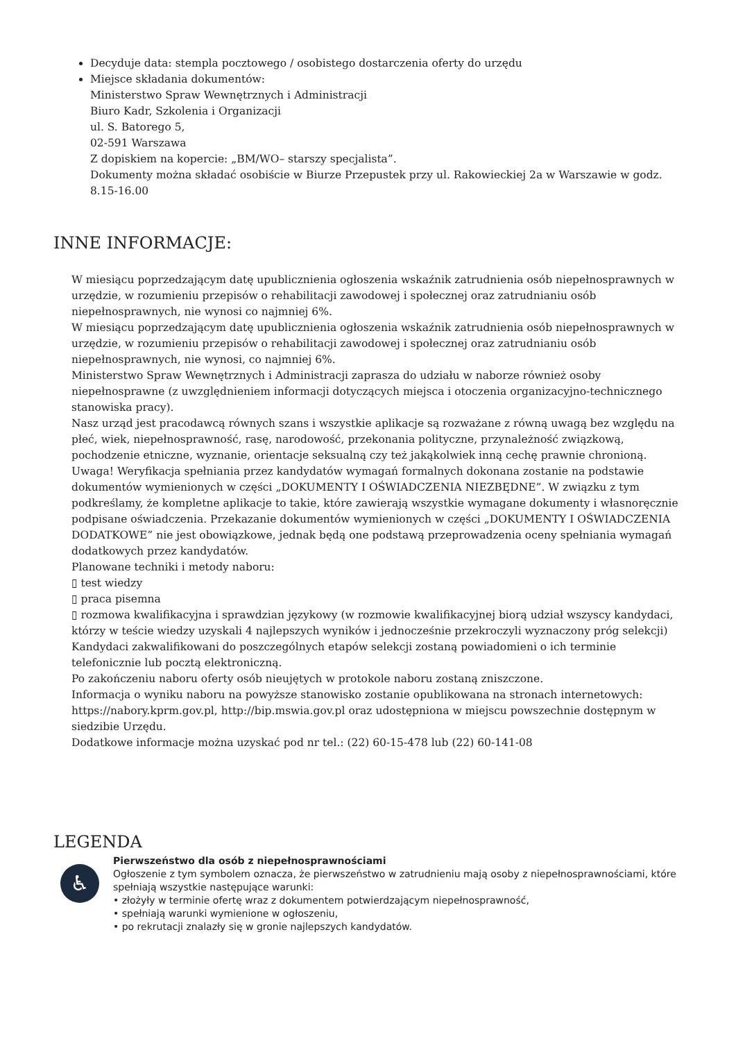Decyduje data: stempla pocztowego / osobistego dostarczenia oferty do urzędu
Miejsce składania dokumentów:
Ministerstwo Spraw Wewnętrznych i Administracji
Biuro Kadr, Szkolenia i Organizacji
ul. S. Batorego 5,
02-591 Warszawa
Z dopiskiem na kopercie: „BM/WO– starszy specjalista”.
Dokumenty można składać osobiście w Biurze Przepustek przy ul. Rakowieckiej 2a w Warszawie w godz. 8.15-16.00
INNE INFORMACJE:
W miesiącu poprzedzającym datę upublicznienia ogłoszenia wskaźnik zatrudnienia osób niepełnosprawnych w urzędzie, w rozumieniu przepisów o rehabilitacji zawodowej i społecznej oraz zatrudnianiu osób niepełnosprawnych, nie wynosi co najmniej 6%.
W miesiącu poprzedzającym datę upublicznienia ogłoszenia wskaźnik zatrudnienia osób niepełnosprawnych w urzędzie, w rozumieniu przepisów o rehabilitacji zawodowej i społecznej oraz zatrudnianiu osób niepełnosprawnych, nie wynosi, co najmniej 6%.
Ministerstwo Spraw Wewnętrznych i Administracji zaprasza do udziału w naborze również osoby niepełnosprawne (z uwzględnieniem informacji dotyczących miejsca i otoczenia organizacyjno-technicznego stanowiska pracy).
Nasz urząd jest pracodawcą równych szans i wszystkie aplikacje są rozważane z równą uwagą bez względu na płeć, wiek, niepełnosprawność, rasę, narodowość, przekonania polityczne, przynależność związkową, pochodzenie etniczne, wyznanie, orientacje seksualną czy też jakąkolwiek inną cechę prawnie chronioną.
Uwaga! Weryfikacja spełniania przez kandydatów wymagań formalnych dokonana zostanie na podstawie dokumentów wymienionych w części „DOKUMENTY I OŚWIADCZENIA NIEZBĘDNE”. W związku z tym podkreślamy, że kompletne aplikacje to takie, które zawierają wszystkie wymagane dokumenty i własnoręcznie podpisane oświadczenia. Przekazanie dokumentów wymienionych w części „DOKUMENTY I OŚWIADCZENIA DODATKOWE” nie jest obowiązkowe, jednak będą one podstawą przeprowadzenia oceny spełniania wymagań dodatkowych przez kandydatów.
Planowane techniki i metody naboru:
▯ test wiedzy
▯ praca pisemna
▯ rozmowa kwalifikacyjna i sprawdzian językowy (w rozmowie kwalifikacyjnej biorą udział wszyscy kandydaci, którzy w teście wiedzy uzyskali 4 najlepszych wyników i jednocześnie przekroczyli wyznaczony próg selekcji)
Kandydaci zakwalifikowani do poszczególnych etapów selekcji zostaną powiadomieni o ich terminie telefonicznie lub pocztą elektroniczną.
Po zakończeniu naboru oferty osób nieujętych w protokole naboru zostaną zniszczone.
Informacja o wyniku naboru na powyższe stanowisko zostanie opublikowana na stronach internetowych: https://nabory.kprm.gov.pl, http://bip.mswia.gov.pl oraz udostępniona w miejscu powszechnie dostępnym w siedzibie Urzędu.
Dodatkowe informacje można uzyskać pod nr tel.: (22) 60-15-478 lub (22) 60-141-08
LEGENDA
♿
Pierwszeństwo dla osób z niepełnosprawnościami
Ogłoszenie z tym symbolem oznacza, że pierwszeństwo w zatrudnieniu mają osoby z niepełnosprawnościami, które spełniają wszystkie następujące warunki:
• złożyły w terminie ofertę wraz z dokumentem potwierdzającym niepełnosprawność,
• spełniają warunki wymienione w ogłoszeniu,
• po rekrutacji znalazły się w gronie najlepszych kandydatów.